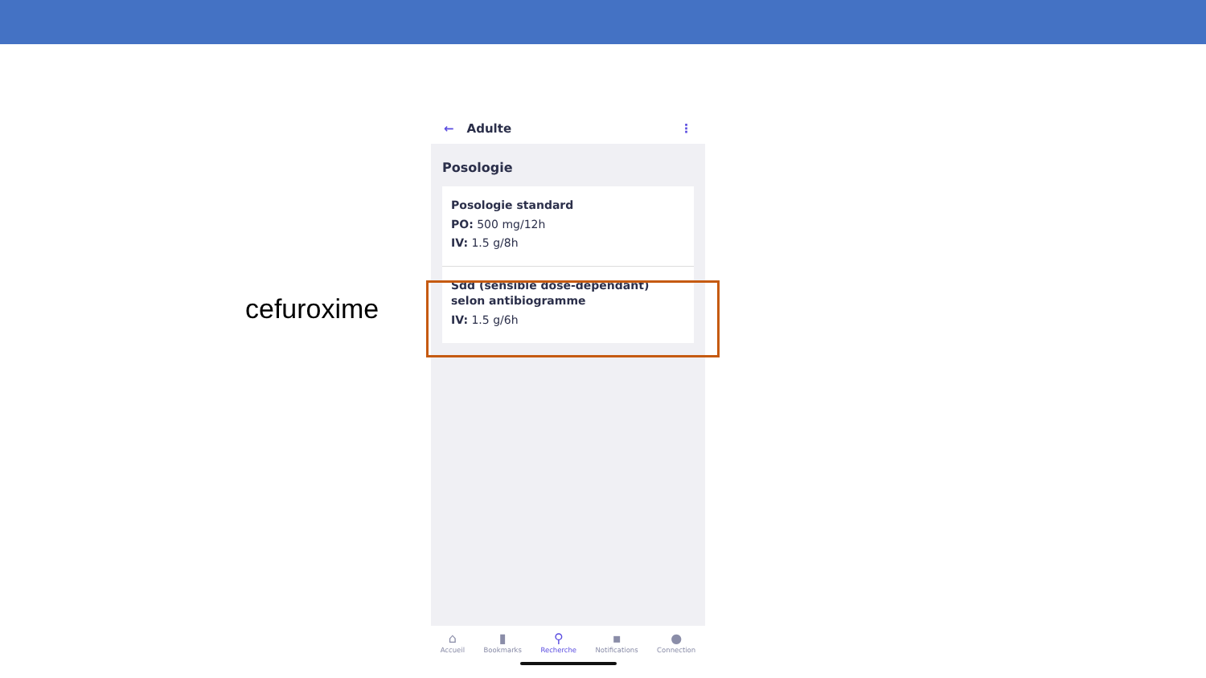cefuroxime
← Adulte ⋮
Posologie
Posologie standard
PO: 500 mg/12h
IV: 1.5 g/8h
Sdd (sensible dose-dependant) selon antibiogramme
IV: 1.5 g/6h
⌂
Accueil
▮
Bookmarks
⚲
Recherche
▪
Notifications
●
Connection